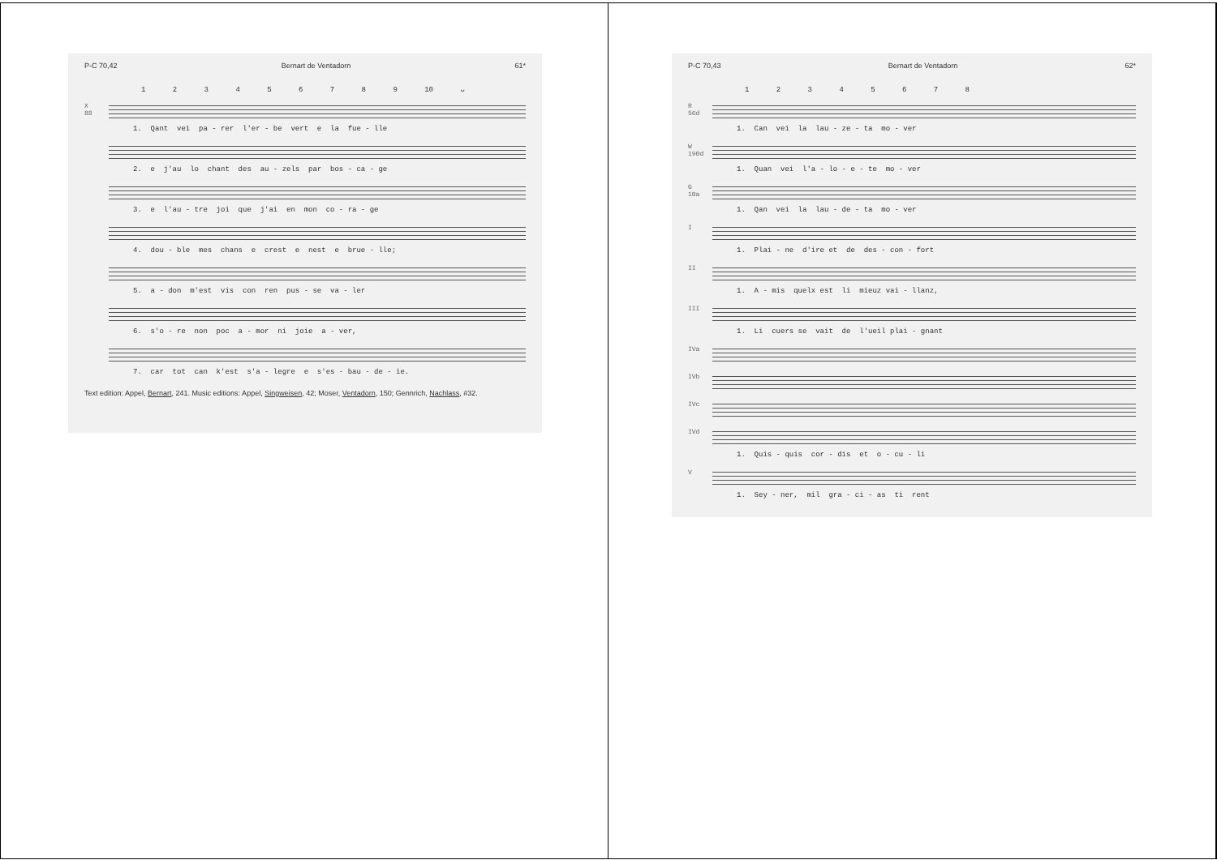P-C 70,42 Bernart de Ventadorn 61*
1 2 3 4 5 6 7 8 9 10 ᴗ
X
88
1. Qant vei pa - rer l'er - be vert e la fue - lle
2. e j'au lo chant des au - zels par bos - ca - ge
3. e l'au - tre joi que j'ai en mon co - ra - ge
4. dou - ble mes chans e crest e nest e brue - lle;
5. a - don m'est vis con ren pus - se va - ler
6. s'o - re non poc a - mor ni joie a - ver,
7. car tot can k'est s'a - legre e s'es - bau - de - ie.
Text edition: Appel, Bernart, 241. Music editions: Appel, Singweisen, 42; Moser, Ventadorn, 150; Gennrich, Nachlass, #32.
P-C 70,43 Bernart de Ventadorn 62*
1 2 3 4 5 6 7 8
R
56d
1. Can vei la lau - ze - ta mo - ver
W
190d
1. Quan vei l'a - lo - e - te mo - ver
G
10a
1. Qan vei la lau - de - ta mo - ver
I
1. Plai - ne d'ire et de des - con - fort
II
1. A - mis quelx est li mieuz vai - llanz,
III
1. Li cuers se vait de l'ueil plai - gnant
IVa
IVb
IVc
IVd
1. Quis - quis cor - dis et o - cu - li
V
1. Sey - ner, mil gra - ci - as ti rent